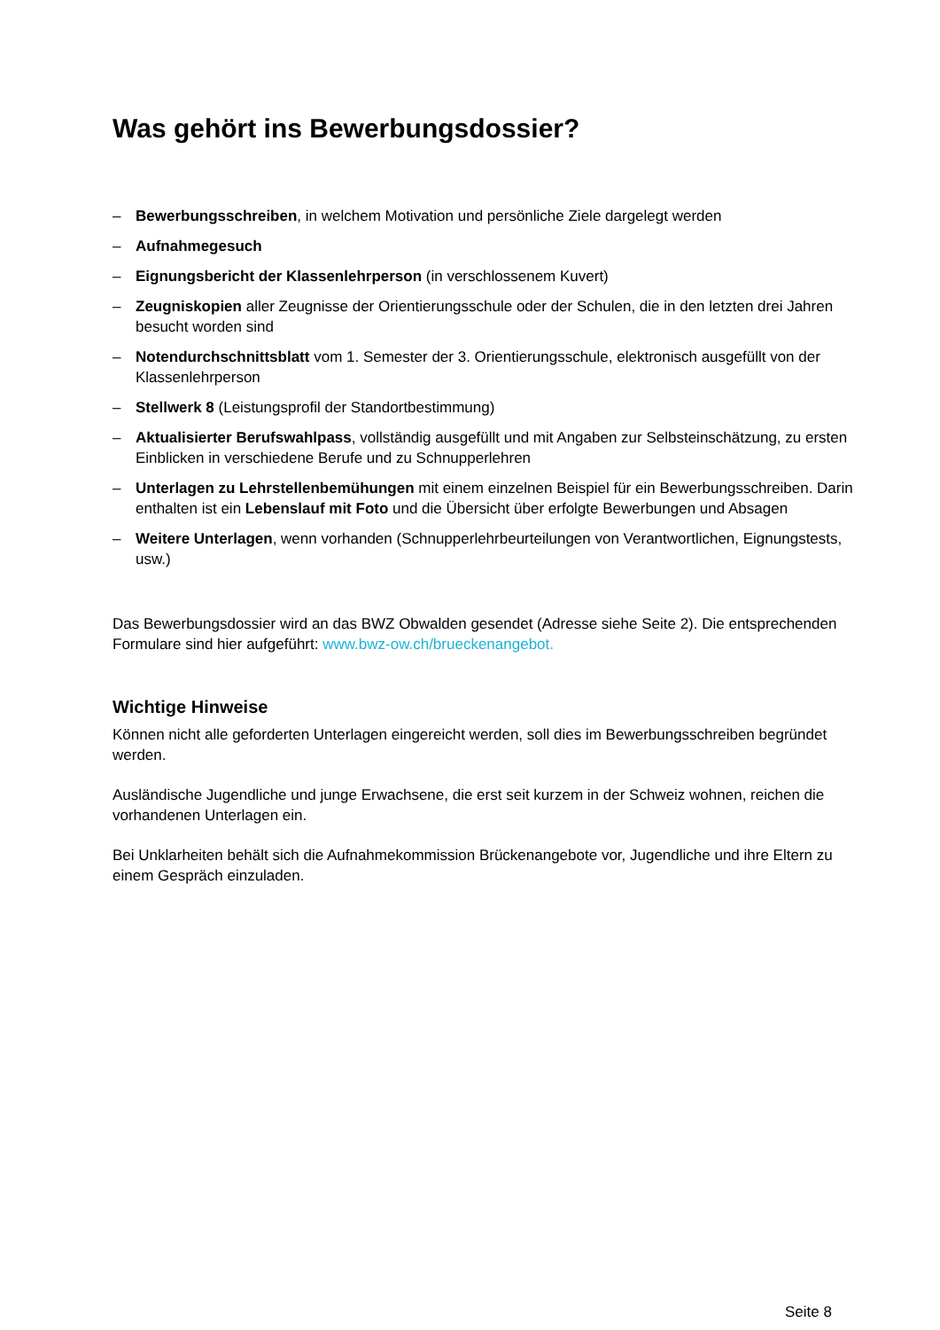Was gehört ins Bewerbungsdossier?
– Bewerbungsschreiben, in welchem Motivation und persönliche Ziele dargelegt werden
– Aufnahmegesuch
– Eignungsbericht der Klassenlehrperson (in verschlossenem Kuvert)
– Zeugniskopien aller Zeugnisse der Orientierungsschule oder der Schulen, die in den letzten drei Jahren besucht worden sind
– Notendurchschnittsblatt vom 1. Semester der 3. Orientierungsschule, elektronisch ausgefüllt von der Klassenlehrperson
– Stellwerk 8 (Leistungsprofil der Standortbestimmung)
– Aktualisierter Berufswahlpass, vollständig ausgefüllt und mit Angaben zur Selbsteinschätzung, zu ersten Einblicken in verschiedene Berufe und zu Schnupperlehren
– Unterlagen zu Lehrstellenbemühungen mit einem einzelnen Beispiel für ein Bewerbungsschreiben. Darin enthalten ist ein Lebenslauf mit Foto und die Übersicht über erfolgte Bewerbungen und Absagen
– Weitere Unterlagen, wenn vorhanden (Schnupperlehrbeurteilungen von Verantwortlichen, Eignungstests, usw.)
Das Bewerbungsdossier wird an das BWZ Obwalden gesendet (Adresse siehe Seite 2). Die entsprechenden Formulare sind hier aufgeführt: www.bwz-ow.ch/brueckenangebot.
Wichtige Hinweise
Können nicht alle geforderten Unterlagen eingereicht werden, soll dies im Bewerbungsschreiben begründet werden.
Ausländische Jugendliche und junge Erwachsene, die erst seit kurzem in der Schweiz wohnen, reichen die vorhandenen Unterlagen ein.
Bei Unklarheiten behält sich die Aufnahmekommission Brückenangebote vor, Jugendliche und ihre Eltern zu einem Gespräch einzuladen.
Seite 8